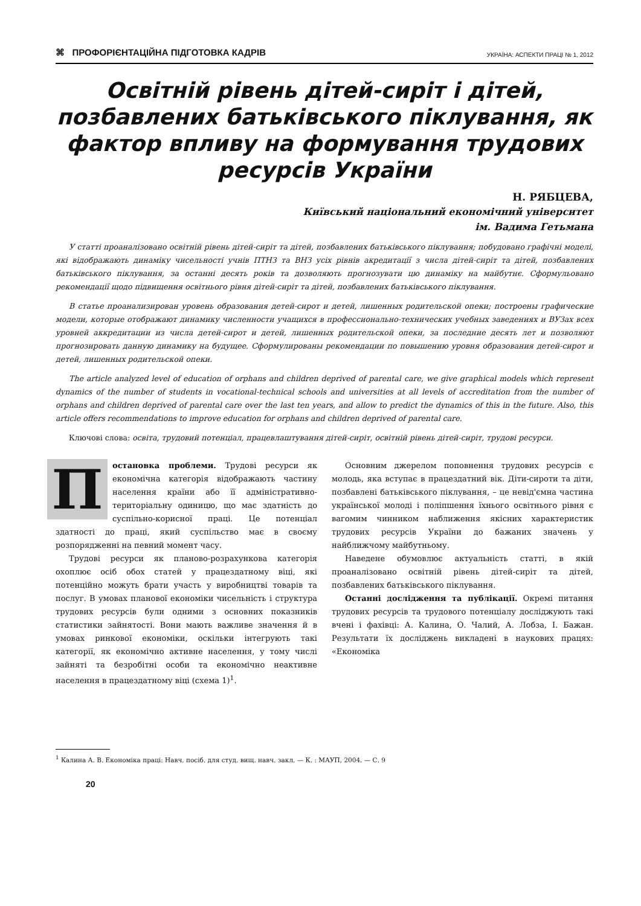⌘ ПРОФОРІЄНТАЦІЙНА ПІДГОТОВКА КАДРІВ УКРАЇНА: АСПЕКТИ ПРАЦІ № 1, 2012
Освітній рівень дітей-сиріт і дітей, позбавлених батьківського піклування, як фактор впливу на формування трудових ресурсів України
Н. РЯБЦЕВА,
Київський національний економічний університет
ім. Вадима Гетьмана
У статті проаналізовано освітній рівень дітей-сиріт та дітей, позбавлених батьківського піклування; побудовано графічні моделі, які відображають динаміку чисельності учнів ПТНЗ та ВНЗ усіх рівнів акредитації з числа дітей-сиріт та дітей, позбавлених батьківського піклування, за останні десять років та дозволяють прогнозувати цю динаміку на майбутнє. Сформульовано рекомендації щодо підвищення освітнього рівня дітей-сиріт та дітей, позбавлених батьківського піклування.
В статье проанализирован уровень образования детей-сирот и детей, лишенных родительской опеки; построены графические модели, которые отображают динамику численности учащихся в профессионально-технических учебных заведениях и ВУЗах всех уровней аккредитации из числа детей-сирот и детей, лишенных родительской опеки, за последние десять лет и позволяют прогнозировать данную динамику на будущее. Сформулированы рекомендации по повышению уровня образования детей-сирот и детей, лишенных родительской опеки.
The article analyzed level of education of orphans and children deprived of parental care, we give graphical models which represent dynamics of the number of students in vocational-technical schools and universities at all levels of accreditation from the number of orphans and children deprived of parental care over the last ten years, and allow to predict the dynamics of this in the future. Also, this article offers recommendations to improve education for orphans and children deprived of parental care.
Ключові слова: освіта, трудовий потенціал, працевлаштування дітей-сиріт, освітній рівень дітей-сиріт, трудові ресурси.
Постановка проблеми. Трудові ресурси як економічна категорія відображають частину населення країни або її адміністративно-територіальну одиницю, що має здатність до суспільно-корисної праці. Це потенціал здатності до праці, який суспільство має в своєму розпорядженні на певний момент часу.
Трудові ресурси як планово-розрахункова категорія охоплює осіб обох статей у працездатному віці, які потенційно можуть брати участь у виробництві товарів та послуг. В умовах планової економіки чисельність і структура трудових ресурсів були одними з основних показників статистики зайнятості. Вони мають важливе значення й в умовах ринкової економіки, оскільки інтегрують такі категорії, як економічно активне населення, у тому числі зайняті та безробітні особи та економічно неактивне населення в працездатному віці (схема 1)<sup>1</sup>.
Основним джерелом поповнення трудових ресурсів є молодь, яка вступає в працездатний вік. Діти-сироти та діти, позбавлені батьківського піклування, – це невід'ємна частина української молоді і поліпшення їхнього освітнього рівня є вагомим чинником наближення якісних характеристик трудових ресурсів України до бажаних значень у найближчому майбутньому.
Наведене обумовлює актуальність статті, в якій проаналізовано освітній рівень дітей-сиріт та дітей, позбавлених батьківського піклування.
Останні дослідження та публікації. Окремі питання трудових ресурсів та трудового потенціалу досліджують такі вчені і фахівці: А. Калина, О. Чалий, А. Лобза, І. Бажан. Результати їх досліджень викладені в наукових працях: «Економіка
<sup>1</sup> Калина А. В. Економіка праці: Навч. посіб. для студ. вищ. навч. закл. — К. : МАУП, 2004. — С. 9
20